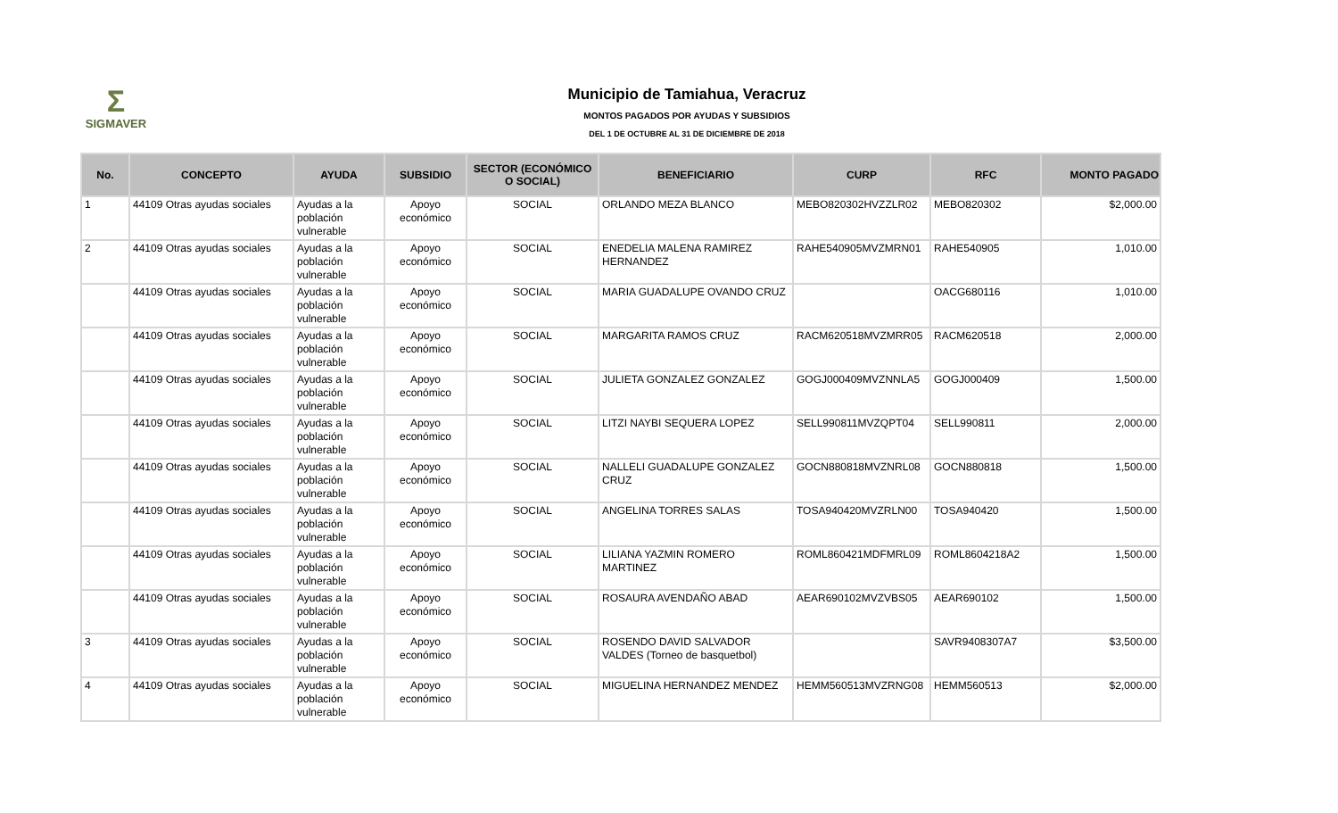Σ
SIGMAVER
Municipio de Tamiahua, Veracruz
MONTOS PAGADOS POR AYUDAS Y SUBSIDIOS
DEL 1 DE OCTUBRE AL 31 DE DICIEMBRE DE 2018
| No. | CONCEPTO | AYUDA | SUBSIDIO | SECTOR (ECONÓMICO O SOCIAL) | BENEFICIARIO | CURP | RFC | MONTO PAGADO |
| --- | --- | --- | --- | --- | --- | --- | --- | --- |
| 1 | 44109 Otras ayudas sociales | Ayudas a la población vulnerable | Apoyo económico | SOCIAL | ORLANDO MEZA BLANCO | MEBO820302HVZZLR02 | MEBO820302 | $2,000.00 |
| 2 | 44109 Otras ayudas sociales | Ayudas a la población vulnerable | Apoyo económico | SOCIAL | ENEDELIA MALENA RAMIREZ HERNANDEZ | RAHE540905MVZMRN01 | RAHE540905 | 1,010.00 |
| | 44109 Otras ayudas sociales | Ayudas a la población vulnerable | Apoyo económico | SOCIAL | MARIA GUADALUPE OVANDO CRUZ | | OACG680116 | 1,010.00 |
| | 44109 Otras ayudas sociales | Ayudas a la población vulnerable | Apoyo económico | SOCIAL | MARGARITA RAMOS CRUZ | RACM620518MVZMRR05 | RACM620518 | 2,000.00 |
| | 44109 Otras ayudas sociales | Ayudas a la población vulnerable | Apoyo económico | SOCIAL | JULIETA GONZALEZ GONZALEZ | GOGJ000409MVZNNLA5 | GOGJ000409 | 1,500.00 |
| | 44109 Otras ayudas sociales | Ayudas a la población vulnerable | Apoyo económico | SOCIAL | LITZI NAYBI SEQUERA LOPEZ | SELL990811MVZQPT04 | SELL990811 | 2,000.00 |
| | 44109 Otras ayudas sociales | Ayudas a la población vulnerable | Apoyo económico | SOCIAL | NALLELI GUADALUPE GONZALEZ CRUZ | GOCN880818MVZNRL08 | GOCN880818 | 1,500.00 |
| | 44109 Otras ayudas sociales | Ayudas a la población vulnerable | Apoyo económico | SOCIAL | ANGELINA TORRES SALAS | TOSA940420MVZRLN00 | TOSA940420 | 1,500.00 |
| | 44109 Otras ayudas sociales | Ayudas a la población vulnerable | Apoyo económico | SOCIAL | LILIANA YAZMIN ROMERO MARTINEZ | ROML860421MDFMRL09 | ROML8604218A2 | 1,500.00 |
| | 44109 Otras ayudas sociales | Ayudas a la población vulnerable | Apoyo económico | SOCIAL | ROSAURA AVENDAÑO ABAD | AEAR690102MVZVBS05 | AEAR690102 | 1,500.00 |
| 3 | 44109 Otras ayudas sociales | Ayudas a la población vulnerable | Apoyo económico | SOCIAL | ROSENDO DAVID SALVADOR VALDES (Torneo de basquetbol) | | SAVR9408307A7 | $3,500.00 |
| 4 | 44109 Otras ayudas sociales | Ayudas a la población vulnerable | Apoyo económico | SOCIAL | MIGUELINA HERNANDEZ MENDEZ | HEMM560513MVZRNG08 | HEMM560513 | $2,000.00 |